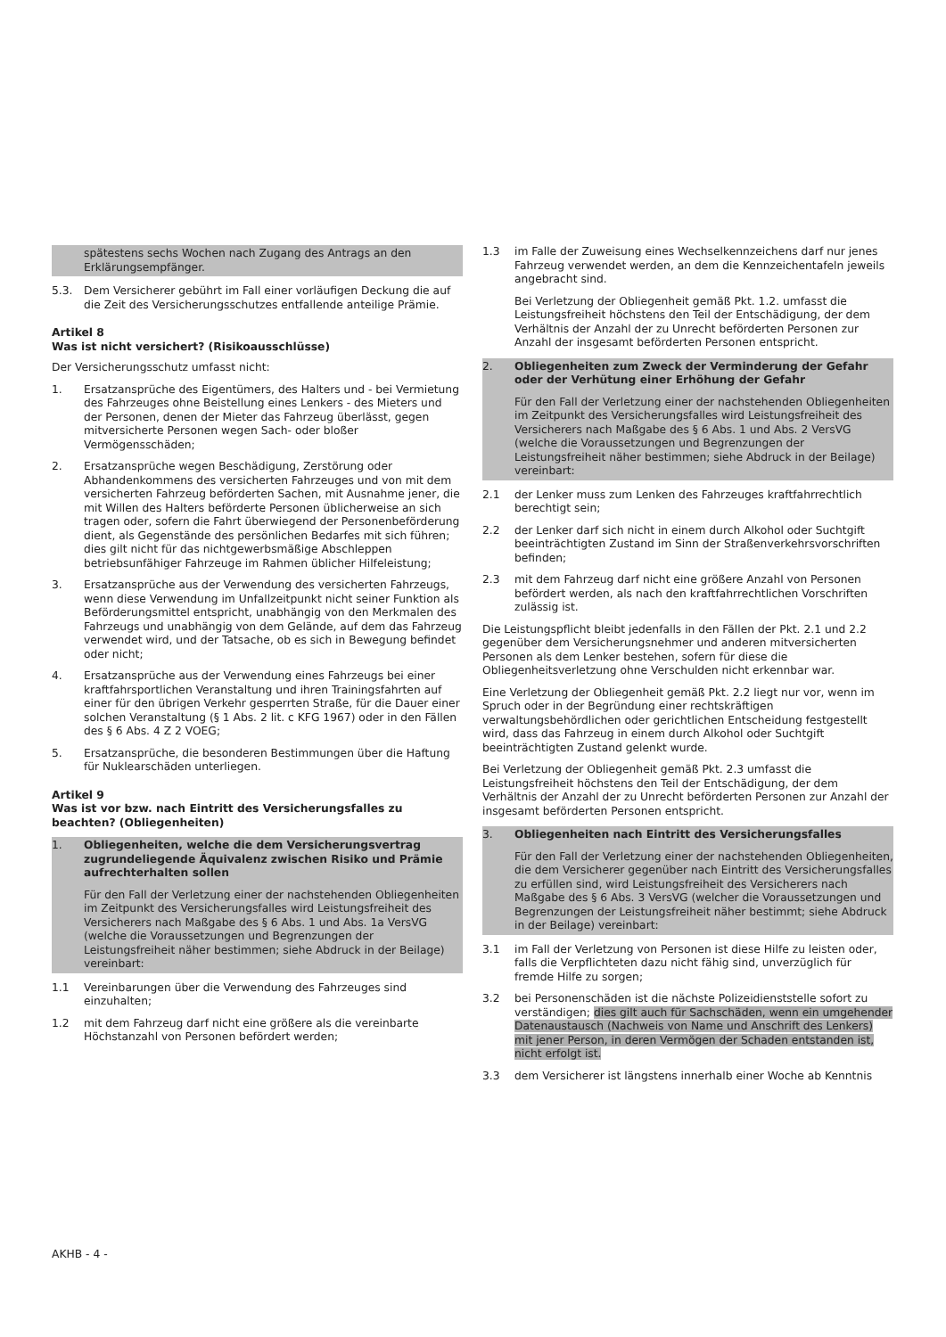spätestens sechs Wochen nach Zugang des Antrags an den Erklärungsempfänger.
5.3. Dem Versicherer gebührt im Fall einer vorläufigen Deckung die auf die Zeit des Versicherungsschutzes entfallende anteilige Prämie.
Artikel 8
Was ist nicht versichert? (Risikoausschlüsse)
Der Versicherungsschutz umfasst nicht:
1. Ersatzansprüche des Eigentümers, des Halters und - bei Vermietung des Fahrzeuges ohne Beistellung eines Lenkers - des Mieters und der Personen, denen der Mieter das Fahrzeug überlässt, gegen mitversicherte Personen wegen Sach- oder bloßer Vermögensschäden;
2. Ersatzansprüche wegen Beschädigung, Zerstörung oder Abhandenkommens des versicherten Fahrzeuges und von mit dem versicherten Fahrzeug beförderten Sachen, mit Ausnahme jener, die mit Willen des Halters beförderte Personen üblicherweise an sich tragen oder, sofern die Fahrt überwiegend der Personenbeförderung dient, als Gegenstände des persönlichen Bedarfes mit sich führen; dies gilt nicht für das nichtgewerbsmäßige Abschleppen betriebsunfähiger Fahrzeuge im Rahmen üblicher Hilfeleistung;
3. Ersatzansprüche aus der Verwendung des versicherten Fahrzeugs, wenn diese Verwendung im Unfallzeitpunkt nicht seiner Funktion als Beförderungsmittel entspricht, unabhängig von den Merkmalen des Fahrzeugs und unabhängig von dem Gelände, auf dem das Fahrzeug verwendet wird, und der Tatsache, ob es sich in Bewegung befindet oder nicht;
4. Ersatzansprüche aus der Verwendung eines Fahrzeugs bei einer kraftfahrsportlichen Veranstaltung und ihren Trainingsfahrten auf einer für den übrigen Verkehr gesperrten Straße, für die Dauer einer solchen Veranstaltung (§ 1 Abs. 2 lit. c KFG 1967) oder in den Fällen des § 6 Abs. 4 Z 2 VOEG;
5. Ersatzansprüche, die besonderen Bestimmungen über die Haftung für Nuklearschäden unterliegen.
Artikel 9
Was ist vor bzw. nach Eintritt des Versicherungsfalles zu beachten? (Obliegenheiten)
1. Obliegenheiten, welche die dem Versicherungsvertrag zugrundeliegende Äquivalenz zwischen Risiko und Prämie aufrechterhalten sollen
Für den Fall der Verletzung einer der nachstehenden Obliegenheiten im Zeitpunkt des Versicherungsfalles wird Leistungsfreiheit des Versicherers nach Maßgabe des § 6 Abs. 1 und Abs. 1a VersVG (welche die Voraussetzungen und Begrenzungen der Leistungsfreiheit näher bestimmen; siehe Abdruck in der Beilage) vereinbart:
1.1 Vereinbarungen über die Verwendung des Fahrzeuges sind einzuhalten;
1.2 mit dem Fahrzeug darf nicht eine größere als die vereinbarte Höchstanzahl von Personen befördert werden;
1.3 im Falle der Zuweisung eines Wechselkennzeichens darf nur jenes Fahrzeug verwendet werden, an dem die Kennzeichentafeln jeweils angebracht sind.
Bei Verletzung der Obliegenheit gemäß Pkt. 1.2. umfasst die Leistungsfreiheit höchstens den Teil der Entschädigung, der dem Verhältnis der Anzahl der zu Unrecht beförderten Personen zur Anzahl der insgesamt beförderten Personen entspricht.
2. Obliegenheiten zum Zweck der Verminderung der Gefahr oder der Verhütung einer Erhöhung der Gefahr
Für den Fall der Verletzung einer der nachstehenden Obliegenheiten im Zeitpunkt des Versicherungsfalles wird Leistungsfreiheit des Versicherers nach Maßgabe des § 6 Abs. 1 und Abs. 2 VersVG (welche die Voraussetzungen und Begrenzungen der Leistungsfreiheit näher bestimmen; siehe Abdruck in der Beilage) vereinbart:
2.1 der Lenker muss zum Lenken des Fahrzeuges kraftfahrrechtlich berechtigt sein;
2.2 der Lenker darf sich nicht in einem durch Alkohol oder Suchtgift beeinträchtigten Zustand im Sinn der Straßenverkehrsvorschriften befinden;
2.3 mit dem Fahrzeug darf nicht eine größere Anzahl von Personen befördert werden, als nach den kraftfahrrechtlichen Vorschriften zulässig ist.
Die Leistungspflicht bleibt jedenfalls in den Fällen der Pkt. 2.1 und 2.2 gegenüber dem Versicherungsnehmer und anderen mitversicherten Personen als dem Lenker bestehen, sofern für diese die Obliegenheitsverletzung ohne Verschulden nicht erkennbar war.
Eine Verletzung der Obliegenheit gemäß Pkt. 2.2 liegt nur vor, wenn im Spruch oder in der Begründung einer rechtskräftigen verwaltungsbehördlichen oder gerichtlichen Entscheidung festgestellt wird, dass das Fahrzeug in einem durch Alkohol oder Suchtgift beeinträchtigten Zustand gelenkt wurde.
Bei Verletzung der Obliegenheit gemäß Pkt. 2.3 umfasst die Leistungsfreiheit höchstens den Teil der Entschädigung, der dem Verhältnis der Anzahl der zu Unrecht beförderten Personen zur Anzahl der insgesamt beförderten Personen entspricht.
3. Obliegenheiten nach Eintritt des Versicherungsfalles
Für den Fall der Verletzung einer der nachstehenden Obliegenheiten, die dem Versicherer gegenüber nach Eintritt des Versicherungsfalles zu erfüllen sind, wird Leistungsfreiheit des Versicherers nach Maßgabe des § 6 Abs. 3 VersVG (welcher die Voraussetzungen und Begrenzungen der Leistungsfreiheit näher bestimmt; siehe Abdruck in der Beilage) vereinbart:
3.1 im Fall der Verletzung von Personen ist diese Hilfe zu leisten oder, falls die Verpflichteten dazu nicht fähig sind, unverzüglich für fremde Hilfe zu sorgen;
3.2 bei Personenschäden ist die nächste Polizeidienststelle sofort zu verständigen; dies gilt auch für Sachschäden, wenn ein umgehender Datenaustausch (Nachweis von Name und Anschrift des Lenkers) mit jener Person, in deren Vermögen der Schaden entstanden ist, nicht erfolgt ist.
3.3 dem Versicherer ist längstens innerhalb einer Woche ab Kenntnis
AKHB - 4 -